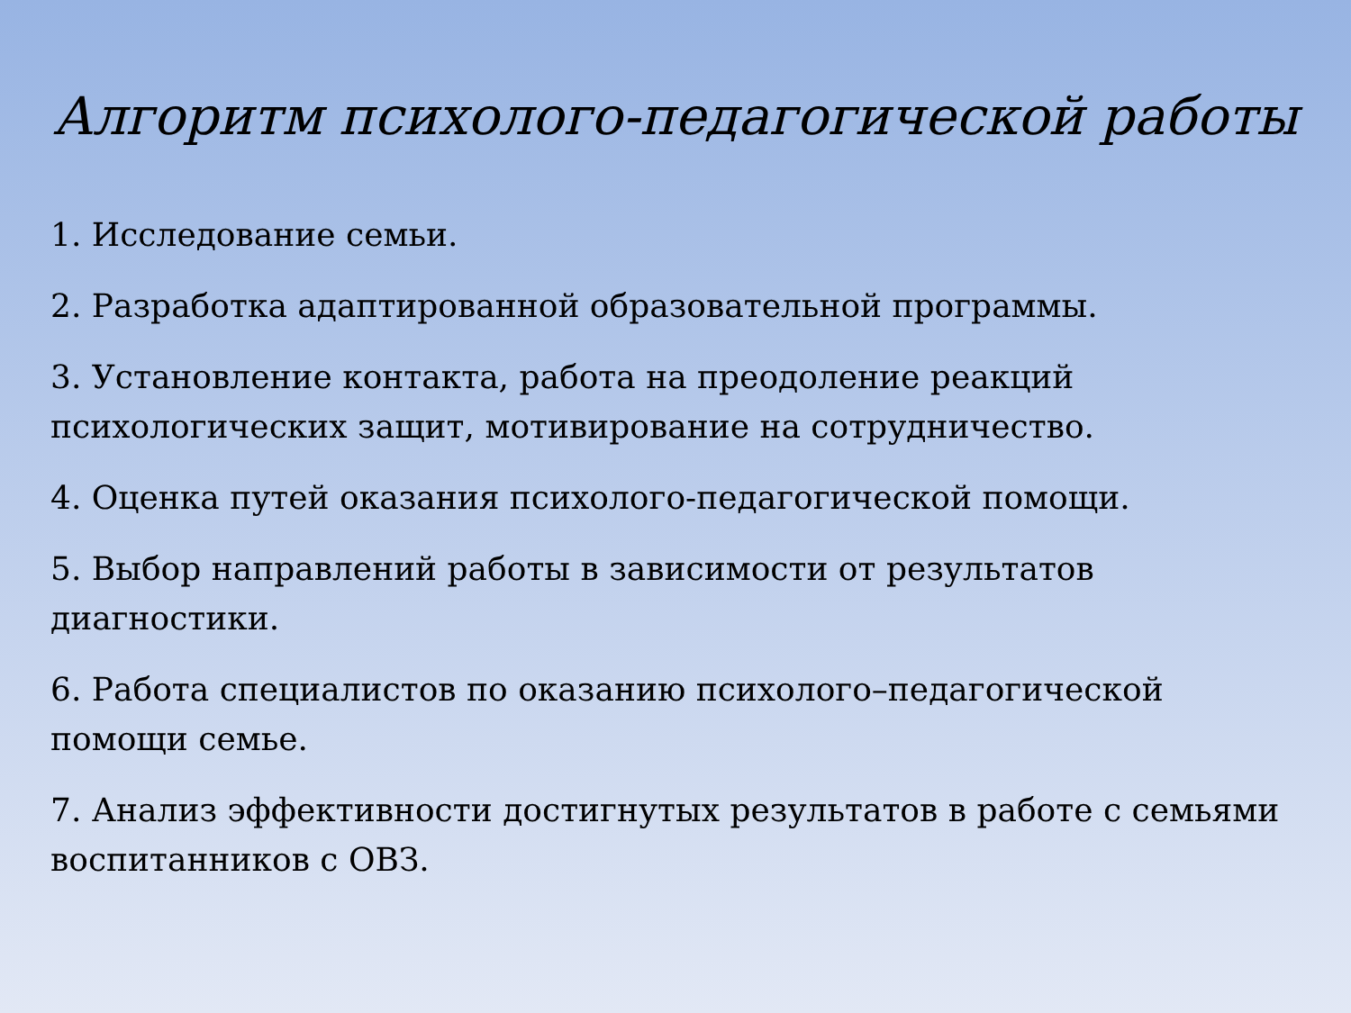Алгоритм психолого-педагогической работы
1. Исследование семьи.
2. Разработка адаптированной образовательной программы.
3. Установление контакта, работа на преодоление реакций психологических защит, мотивирование на сотрудничество.
4. Оценка путей оказания психолого-педагогической помощи.
5. Выбор направлений работы в зависимости от результатов диагностики.
6. Работа специалистов по оказанию психолого–педагогической помощи семье.
7. Анализ эффективности достигнутых результатов в работе с семьями воспитанников с ОВЗ.